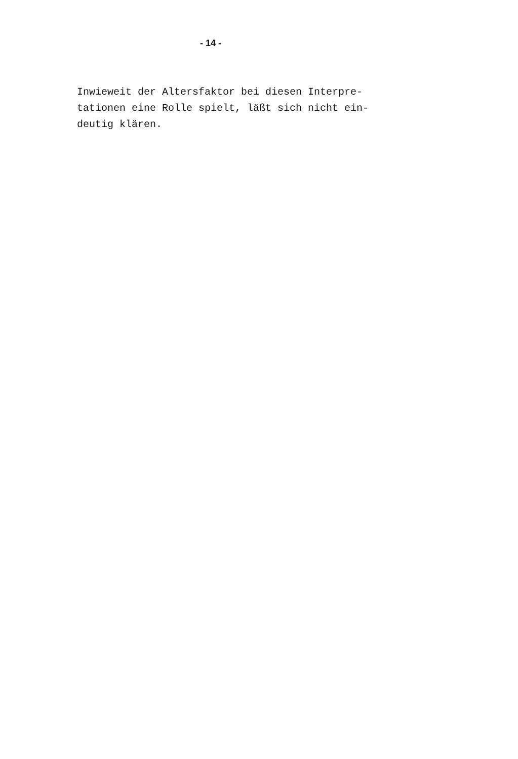- 14 -
Inwieweit der Altersfaktor bei diesen Interpre-
tationen eine Rolle spielt, läßt sich nicht ein-
deutig klären.